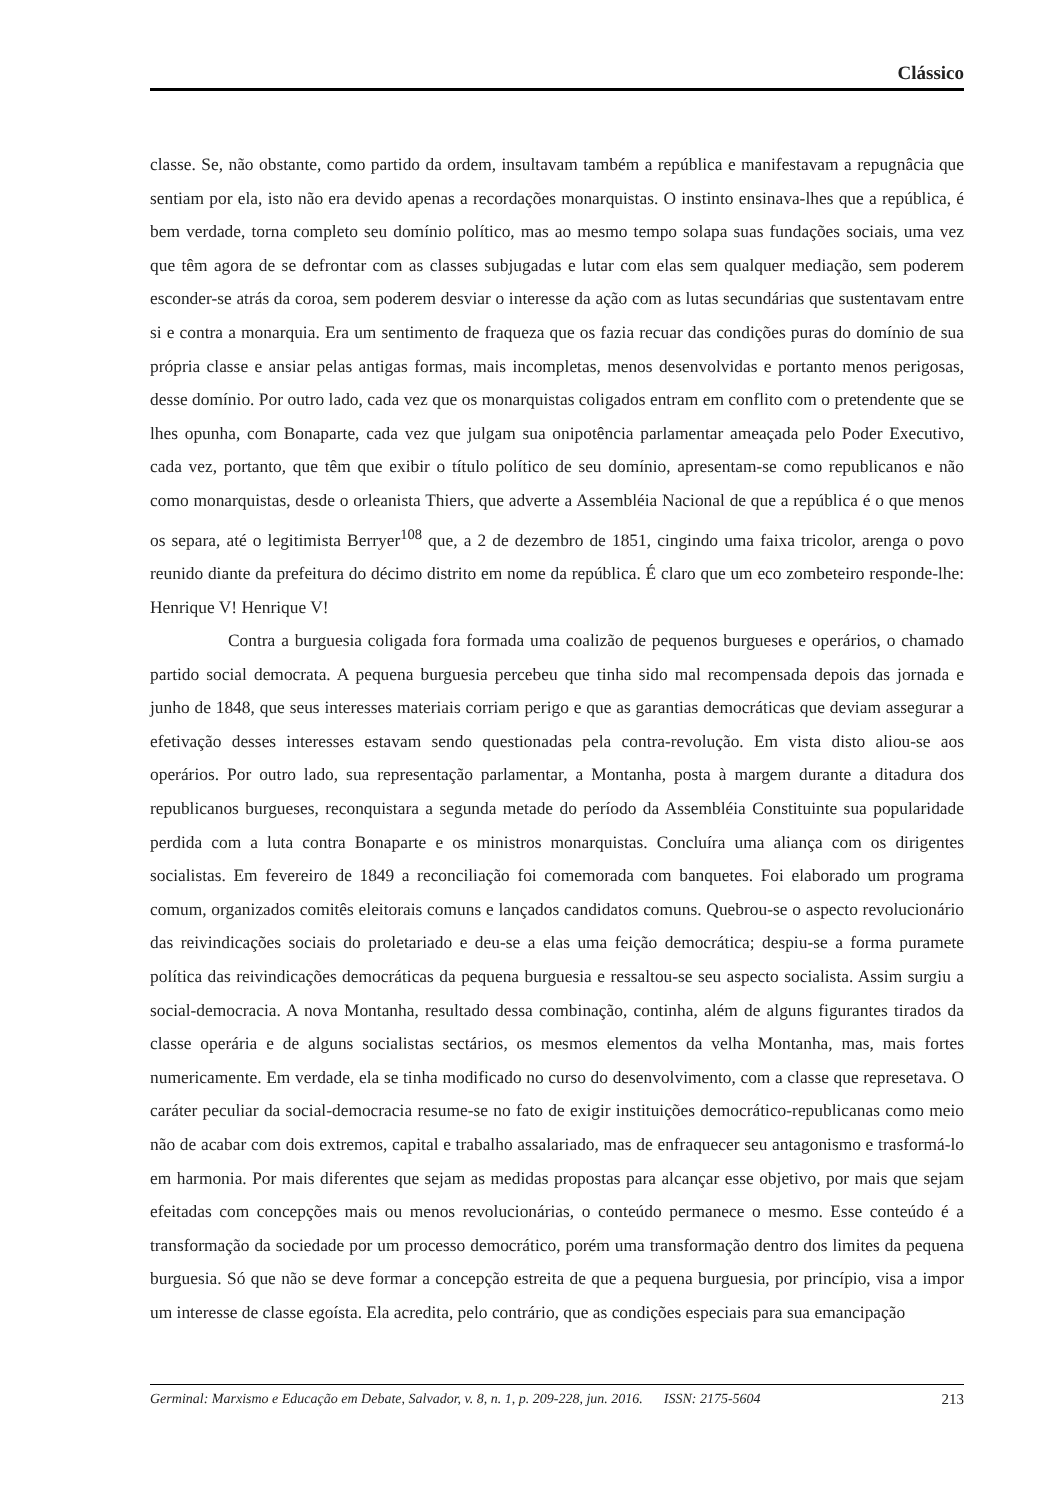Clássico
classe. Se, não obstante, como partido da ordem, insultavam também a república e manifestavam a repugnâcia que sentiam por ela, isto não era devido apenas a recordações monarquistas. O instinto ensinava-lhes que a república, é bem verdade, torna completo seu domínio político, mas ao mesmo tempo solapa suas fundações sociais, uma vez que têm agora de se defrontar com as classes subjugadas e lutar com elas sem qualquer mediação, sem poderem esconder-se atrás da coroa, sem poderem desviar o interesse da ação com as lutas secundárias que sustentavam entre si e contra a monarquia. Era um sentimento de fraqueza que os fazia recuar das condições puras do domínio de sua própria classe e ansiar pelas antigas formas, mais incompletas, menos desenvolvidas e portanto menos perigosas, desse domínio. Por outro lado, cada vez que os monarquistas coligados entram em conflito com o pretendente que se lhes opunha, com Bonaparte, cada vez que julgam sua onipotência parlamentar ameaçada pelo Poder Executivo, cada vez, portanto, que têm que exibir o título político de seu domínio, apresentam-se como republicanos e não como monarquistas, desde o orleanista Thiers, que adverte a Assembléia Nacional de que a república é o que menos os separa, até o legitimista Berryer<sup>108</sup> que, a 2 de dezembro de 1851, cingindo uma faixa tricolor, arenga o povo reunido diante da prefeitura do décimo distrito em nome da república. É claro que um eco zombeteiro responde-lhe: Henrique V! Henrique V!
Contra a burguesia coligada fora formada uma coalizão de pequenos burgueses e operários, o chamado partido social democrata. A pequena burguesia percebeu que tinha sido mal recompensada depois das jornada e junho de 1848, que seus interesses materiais corriam perigo e que as garantias democráticas que deviam assegurar a efetivação desses interesses estavam sendo questionadas pela contra-revolução. Em vista disto aliou-se aos operários. Por outro lado, sua representação parlamentar, a Montanha, posta à margem durante a ditadura dos republicanos burgueses, reconquistara a segunda metade do período da Assembléia Constituinte sua popularidade perdida com a luta contra Bonaparte e os ministros monarquistas. Concluíra uma aliança com os dirigentes socialistas. Em fevereiro de 1849 a reconciliação foi comemorada com banquetes. Foi elaborado um programa comum, organizados comitês eleitorais comuns e lançados candidatos comuns. Quebrou-se o aspecto revolucionário das reivindicações sociais do proletariado e deu-se a elas uma feição democrática; despiu-se a forma puramete política das reivindicações democráticas da pequena burguesia e ressaltou-se seu aspecto socialista. Assim surgiu a social-democracia. A nova Montanha, resultado dessa combinação, continha, além de alguns figurantes tirados da classe operária e de alguns socialistas sectários, os mesmos elementos da velha Montanha, mas, mais fortes numericamente. Em verdade, ela se tinha modificado no curso do desenvolvimento, com a classe que represetava. O caráter peculiar da social-democracia resume-se no fato de exigir instituições democrático-republicanas como meio não de acabar com dois extremos, capital e trabalho assalariado, mas de enfraquecer seu antagonismo e trasformá-lo em harmonia. Por mais diferentes que sejam as medidas propostas para alcançar esse objetivo, por mais que sejam efeitadas com concepções mais ou menos revolucionárias, o conteúdo permanece o mesmo. Esse conteúdo é a transformação da sociedade por um processo democrático, porém uma transformação dentro dos limites da pequena burguesia. Só que não se deve formar a concepção estreita de que a pequena burguesia, por princípio, visa a impor um interesse de classe egoísta. Ela acredita, pelo contrário, que as condições especiais para sua emancipação
Germinal: Marxismo e Educação em Debate, Salvador, v. 8, n. 1, p. 209-228, jun. 2016. ISSN: 2175-5604 213